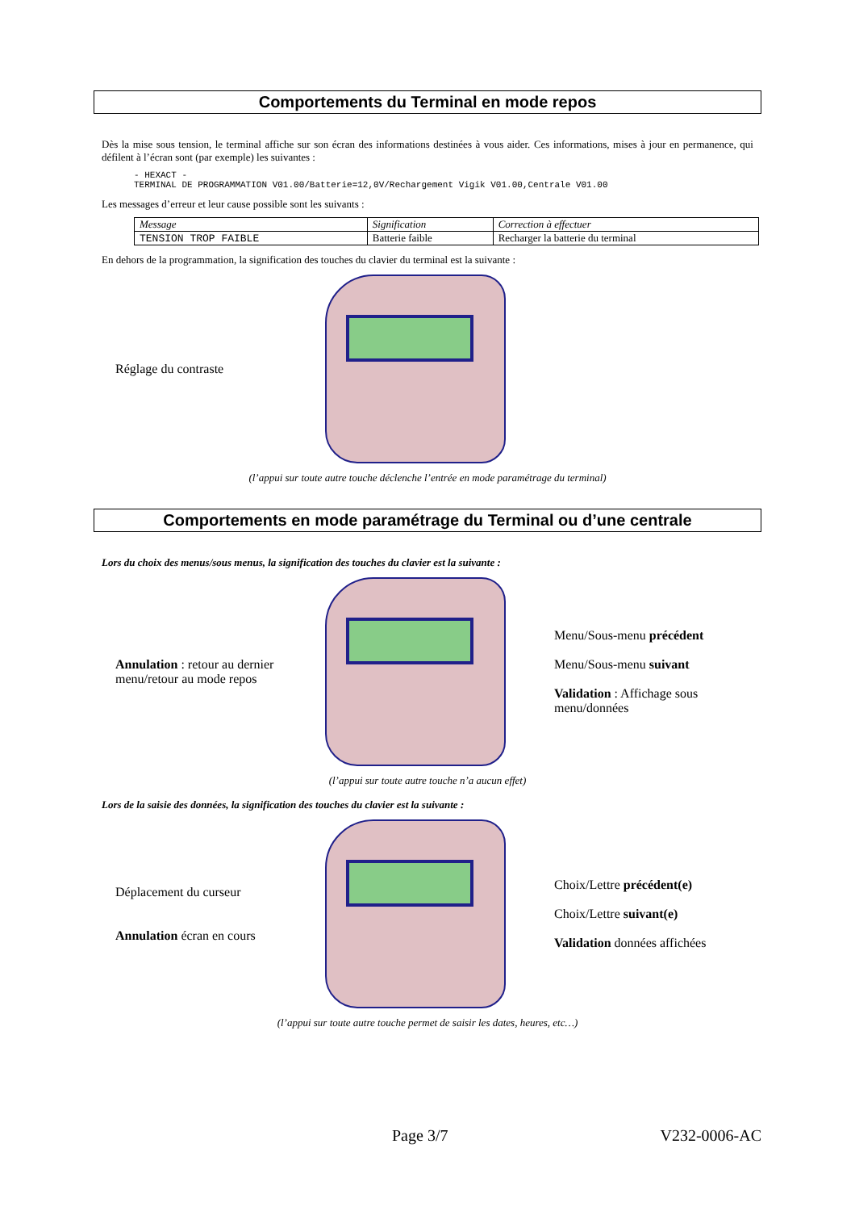Comportements du Terminal en mode repos
Dès la mise sous tension, le terminal affiche sur son écran des informations destinées à vous aider. Ces informations, mises à jour en permanence, qui défilent à l’écran sont (par exemple) les suivantes :
- HEXACT -
TERMINAL DE PROGRAMMATION V01.00/Batterie=12,0V/Rechargement Vigik V01.00,Centrale V01.00
Les messages d’erreur et leur cause possible sont les suivants :
| Message | Signification | Correction à effectuer |
| --- | --- | --- |
| TENSION TROP FAIBLE | Batterie faible | Recharger la batterie du terminal |
En dehors de la programmation, la signification des touches du clavier du terminal est la suivante :
Réglage du contraste
(l’appui sur toute autre touche déclenche l’entrée en mode paramétrage du terminal)
Comportements en mode paramétrage du Terminal ou d’une centrale
Lors du choix des menus/sous menus, la signification des touches du clavier est la suivante :
Annulation : retour au dernier menu/retour au mode repos
Menu/Sous-menu précédent
Menu/Sous-menu suivant
Validation : Affichage sous menu/données
(l’appui sur toute autre touche n’a aucun effet)
Lors de la saisie des données, la signification des touches du clavier est la suivante :
Déplacement du curseur
Annulation écran en cours
Choix/Lettre précédent(e)
Choix/Lettre suivant(e)
Validation données affichées
(l’appui sur toute autre touche permet de saisir les dates, heures, etc…)
Page 3/7 V232-0006-AC